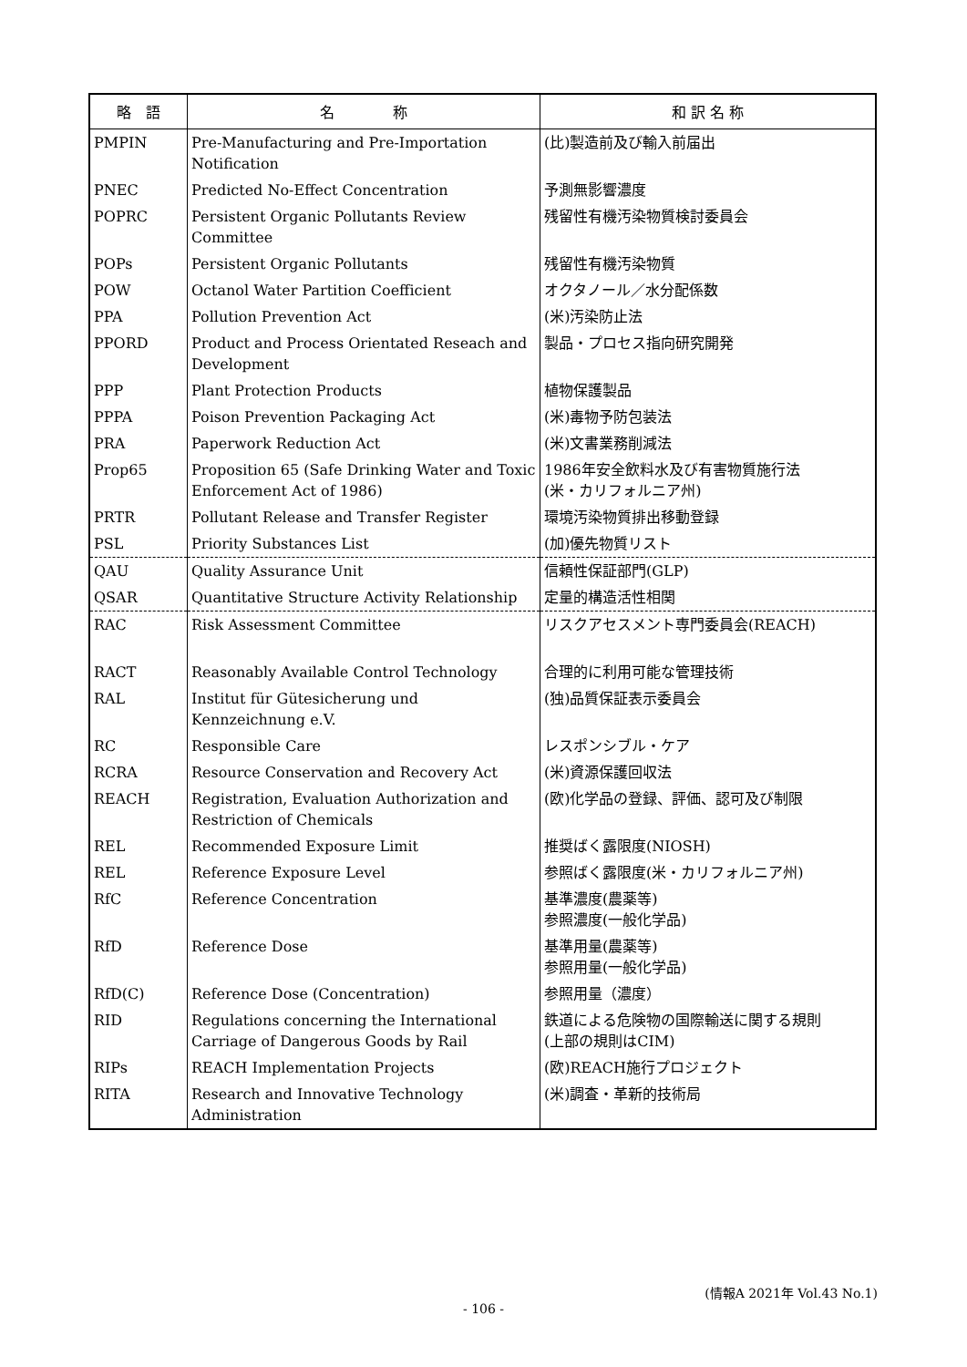| 略 語 | 名 称 | 和 訳 名 称 |
| --- | --- | --- |
| PMPIN | Pre-Manufacturing and Pre-Importation Notification | (比)製造前及び輸入前届出 |
| PNEC | Predicted No-Effect Concentration | 予測無影響濃度 |
| POPRC | Persistent Organic Pollutants Review Committee | 残留性有機汚染物質検討委員会 |
| POPs | Persistent Organic Pollutants | 残留性有機汚染物質 |
| POW | Octanol Water Partition Coefficient | オクタノール／水分配係数 |
| PPA | Pollution Prevention Act | (米)汚染防止法 |
| PPORD | Product and Process Orientated Reseach and Development | 製品・プロセス指向研究開発 |
| PPP | Plant Protection Products | 植物保護製品 |
| PPPA | Poison Prevention Packaging Act | (米)毒物予防包装法 |
| PRA | Paperwork Reduction Act | (米)文書業務削減法 |
| Prop65 | Proposition 65 (Safe Drinking Water and Toxic Enforcement Act of 1986) | 1986年安全飲料水及び有害物質施行法 (米・カリフォルニア州) |
| PRTR | Pollutant Release and Transfer Register | 環境汚染物質排出移動登録 |
| PSL | Priority Substances List | (加)優先物質リスト |
| QAU | Quality Assurance Unit | 信頼性保証部門(GLP) |
| QSAR | Quantitative Structure Activity Relationship | 定量的構造活性相関 |
| RAC | Risk Assessment Committee | リスクアセスメント専門委員会(REACH) |
| RACT | Reasonably Available Control Technology | 合理的に利用可能な管理技術 |
| RAL | Institut für Gütesicherung und Kennzeichnung e.V. | (独)品質保証表示委員会 |
| RC | Responsible Care | レスポンシブル・ケア |
| RCRA | Resource Conservation and Recovery Act | (米)資源保護回収法 |
| REACH | Registration, Evaluation Authorization and Restriction of Chemicals | (欧)化学品の登録、評価、認可及び制限 |
| REL | Recommended Exposure Limit | 推奨ばく露限度(NIOSH) |
| REL | Reference Exposure Level | 参照ばく露限度(米・カリフォルニア州) |
| RfC | Reference Concentration | 基準濃度(農薬等) 参照濃度(一般化学品) |
| RfD | Reference Dose | 基準用量(農薬等) 参照用量(一般化学品) |
| RfD(C) | Reference Dose (Concentration) | 参照用量（濃度） |
| RID | Regulations concerning the International Carriage of Dangerous Goods by Rail | 鉄道による危険物の国際輸送に関する規則 (上部の規則はCIM) |
| RIPs | REACH Implementation Projects | (欧)REACH施行プロジェクト |
| RITA | Research and Innovative Technology Administration | (米)調査・革新的技術局 |
(情報A 2021年 Vol.43 No.1)
- 106 -